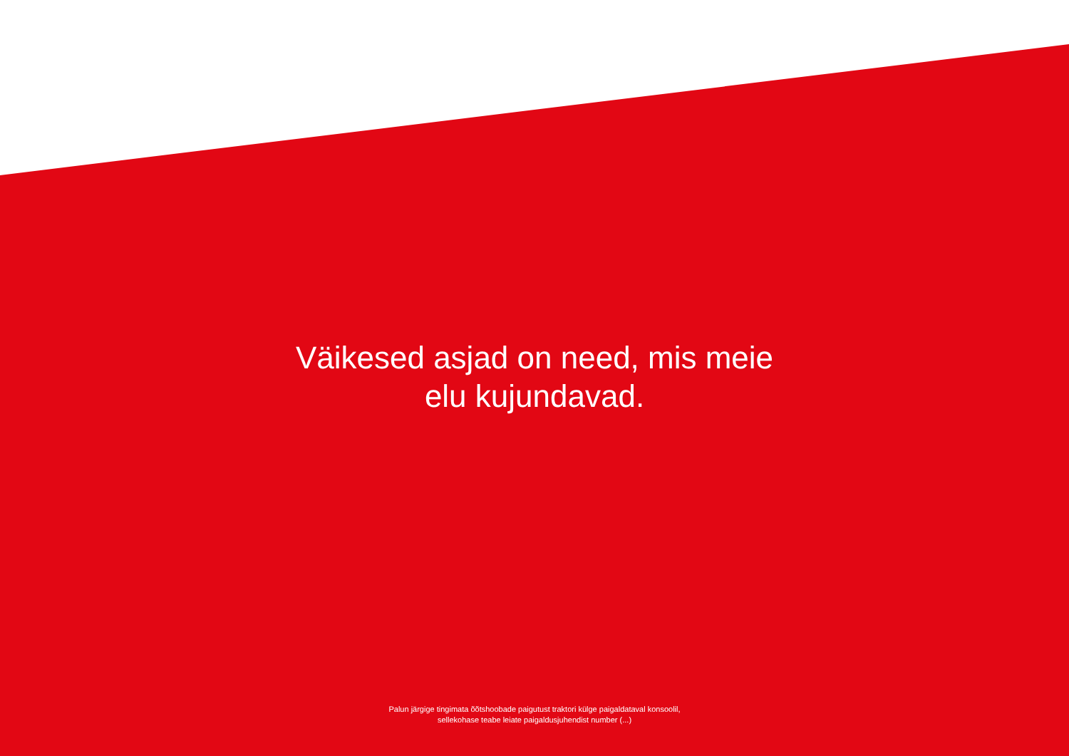Väikesed asjad on need, mis meie
elu kujundavad.
Palun järgige tingimata õõtshoobade paigutust traktori külge paigaldataval konsoolil,
sellekohase teabe leiate paigaldusjuhendist number (...)